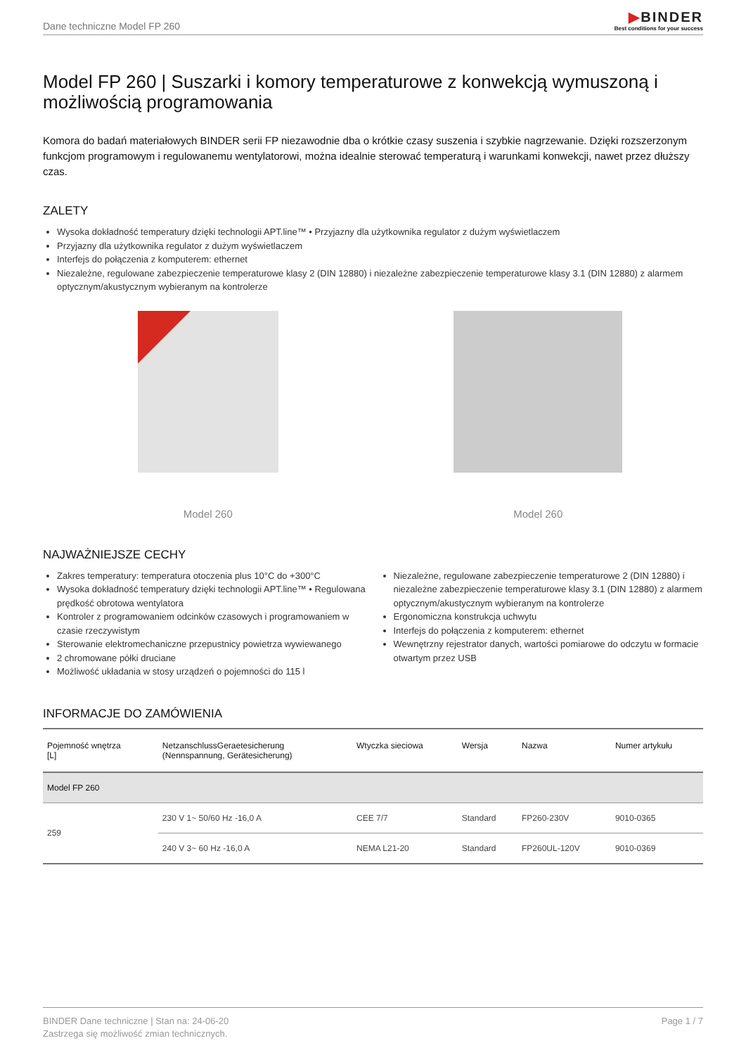Dane techniczne Model FP 260
▶BINDER
Best conditions for your success
Model FP 260 | Suszarki i komory temperaturowe z konwekcją wymuszoną i możliwością programowania
Komora do badań materiałowych BINDER serii FP niezawodnie dba o krótkie czasy suszenia i szybkie nagrzewanie. Dzięki rozszerzonym funkcjom programowym i regulowanemu wentylatorowi, można idealnie sterować temperaturą i warunkami konwekcji, nawet przez dłuższy czas.
ZALETY
Wysoka dokładność temperatury dzięki technologii APT.line™ • Przyjazny dla użytkownika regulator z dużym wyświetlaczem
Przyjazny dla użytkownika regulator z dużym wyświetlaczem
Interfejs do połączenia z komputerem: ethernet
Niezależne, regulowane zabezpieczenie temperaturowe klasy 2 (DIN 12880) i niezależne zabezpieczenie temperaturowe klasy 3.1 (DIN 12880) z alarmem optycznym/akustycznym wybieranym na kontrolerze
Model 260 Model 260
NAJWAŻNIEJSZE CECHY
Zakres temperatury: temperatura otoczenia plus 10°C do +300°C
Wysoka dokładność temperatury dzięki technologii APT.line™ • Regulowana prędkość obrotowa wentylatora
Kontroler z programowaniem odcinków czasowych i programowaniem w czasie rzeczywistym
Sterowanie elektromechaniczne przepustnicy powietrza wywiewanego
2 chromowane półki druciane
Możliwość układania w stosy urządzeń o pojemności do 115 l
Niezależne, regulowane zabezpieczenie temperaturowe 2 (DIN 12880) i niezależne zabezpieczenie temperaturowe klasy 3.1 (DIN 12880) z alarmem optycznym/akustycznym wybieranym na kontrolerze
Ergonomiczna konstrukcja uchwytu
Interfejs do połączenia z komputerem: ethernet
Wewnętrzny rejestrator danych, wartości pomiarowe do odczytu w formacie otwartym przez USB
INFORMACJE DO ZAMÓWIENIA
| Pojemność wnętrza [L] | NetzanschlussGeraetesicherung (Nennspannung, Gerätesicherung) | Wtyczka sieciowa | Wersja | Nazwa | Numer artykułu |
| --- | --- | --- | --- | --- | --- |
| Model FP 260 | | | | | |
| 259 | 230 V 1~ 50/60 Hz -16,0 A | CEE 7/7 | Standard | FP260-230V | 9010-0365 |
| | 240 V 3~ 60 Hz -16,0 A | NEMA L21-20 | Standard | FP260UL-120V | 9010-0369 |
BINDER Dane techniczne | Stan na: 24-06-20
Zastrzega się możliwość zmian technicznych.
Page 1 / 7